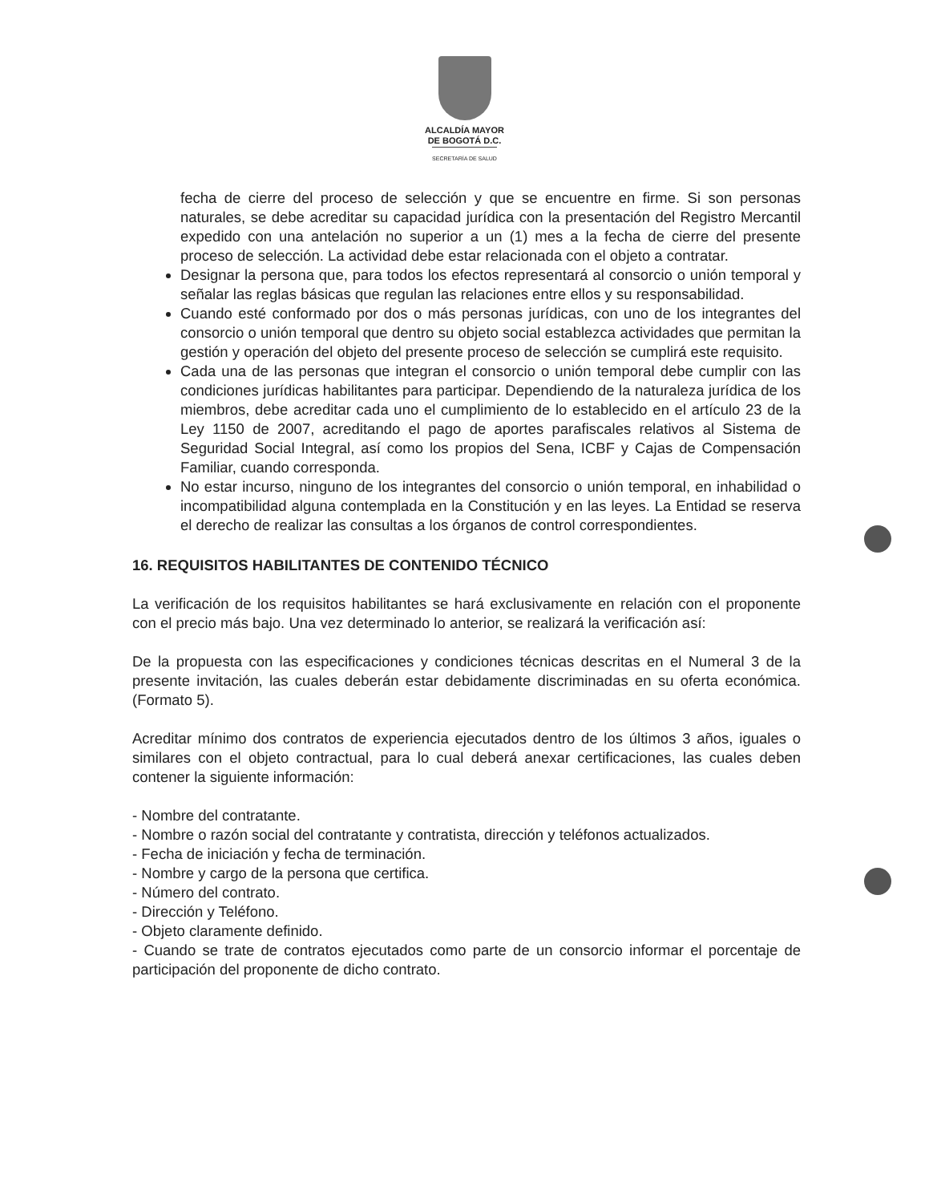ALCALDÍA MAYOR
DE BOGOTÁ D.C.
SECRETARÍA DE SALUD
fecha de cierre del proceso de selección y que se encuentre en firme. Si son personas naturales, se debe acreditar su capacidad jurídica con la presentación del Registro Mercantil expedido con una antelación no superior a un (1) mes a la fecha de cierre del presente proceso de selección. La actividad debe estar relacionada con el objeto a contratar.
Designar la persona que, para todos los efectos representará al consorcio o unión temporal y señalar las reglas básicas que regulan las relaciones entre ellos y su responsabilidad.
Cuando esté conformado por dos o más personas jurídicas, con uno de los integrantes del consorcio o unión temporal que dentro su objeto social establezca actividades que permitan la gestión y operación del objeto del presente proceso de selección se cumplirá este requisito.
Cada una de las personas que integran el consorcio o unión temporal debe cumplir con las condiciones jurídicas habilitantes para participar. Dependiendo de la naturaleza jurídica de los miembros, debe acreditar cada uno el cumplimiento de lo establecido en el artículo 23 de la Ley 1150 de 2007, acreditando el pago de aportes parafiscales relativos al Sistema de Seguridad Social Integral, así como los propios del Sena, ICBF y Cajas de Compensación Familiar, cuando corresponda.
No estar incurso, ninguno de los integrantes del consorcio o unión temporal, en inhabilidad o incompatibilidad alguna contemplada en la Constitución y en las leyes. La Entidad se reserva el derecho de realizar las consultas a los órganos de control correspondientes.
16. REQUISITOS HABILITANTES DE CONTENIDO TÉCNICO
La verificación de los requisitos habilitantes se hará exclusivamente en relación con el proponente con el precio más bajo. Una vez determinado lo anterior, se realizará la verificación así:
De la propuesta con las especificaciones y condiciones técnicas descritas en el Numeral 3 de la presente invitación, las cuales deberán estar debidamente discriminadas en su oferta económica. (Formato 5).
Acreditar mínimo dos contratos de experiencia ejecutados dentro de los últimos 3 años, iguales o similares con el objeto contractual, para lo cual deberá anexar certificaciones, las cuales deben contener la siguiente información:
- Nombre del contratante.
- Nombre o razón social del contratante y contratista, dirección y teléfonos actualizados.
- Fecha de iniciación y fecha de terminación.
- Nombre y cargo de la persona que certifica.
- Número del contrato.
- Dirección y Teléfono.
- Objeto claramente definido.
- Cuando se trate de contratos ejecutados como parte de un consorcio informar el porcentaje de participación del proponente de dicho contrato.